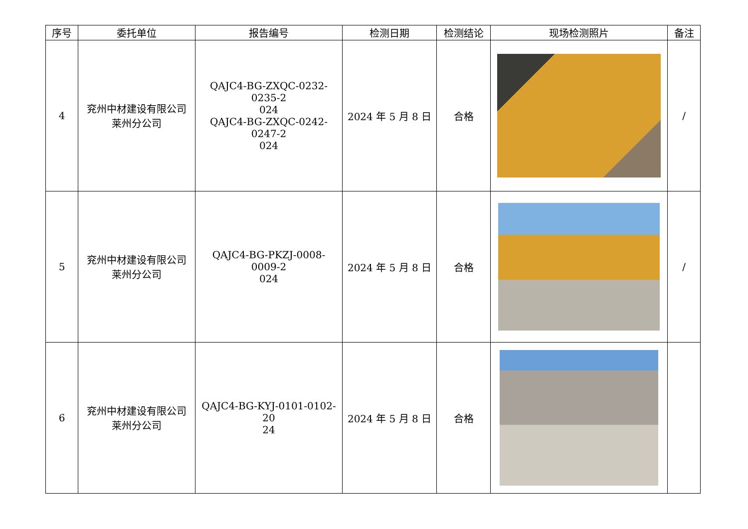| 序号 | 委托单位 | 报告编号 | 检测日期 | 检测结论 | 现场检测照片 | 备注 |
| --- | --- | --- | --- | --- | --- | --- |
| 4 | 兖州中材建设有限公司 莱州分公司 | QAJC4-BG-ZXQC-0232-0235-2 024 QAJC4-BG-ZXQC-0242-0247-2 024 | 2024 年 5 月 8 日 | 合格 | | / |
| 5 | 兖州中材建设有限公司 莱州分公司 | QAJC4-BG-PKZJ-0008-0009-2 024 | 2024 年 5 月 8 日 | 合格 | | / |
| 6 | 兖州中材建设有限公司 莱州分公司 | QAJC4-BG-KYJ-0101-0102-20 24 | 2024 年 5 月 8 日 | 合格 | | |